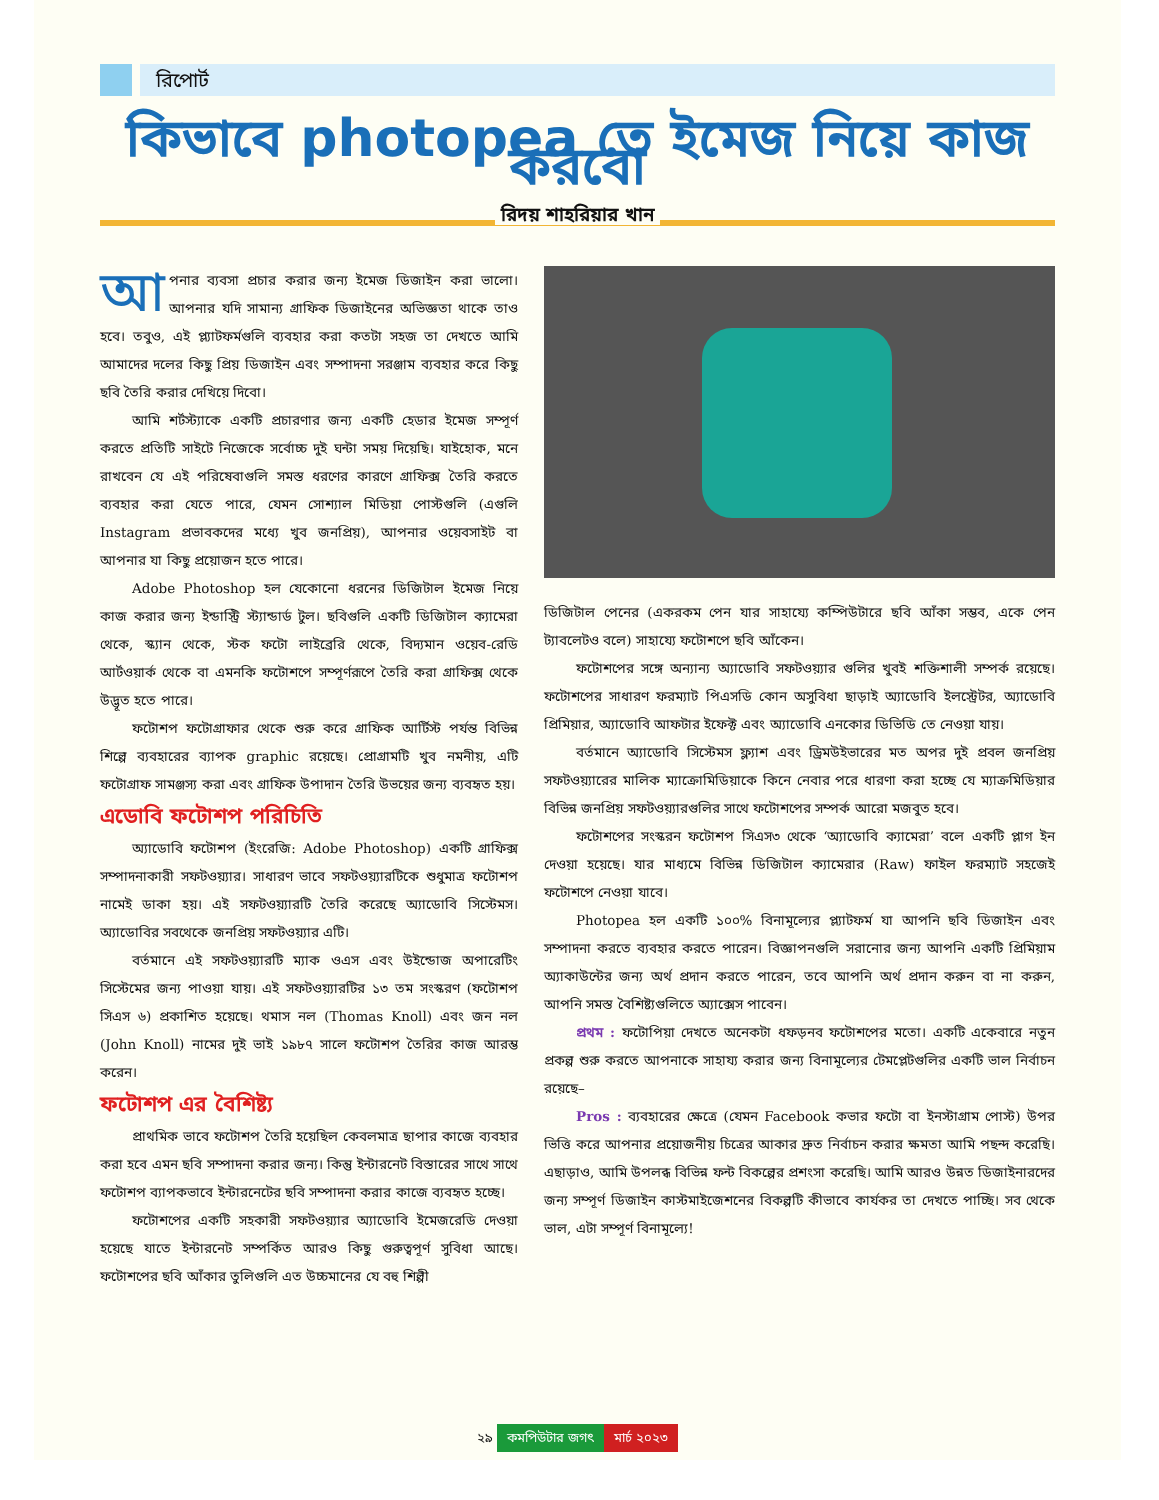রিপোর্ট
কিভাবে photopea তে ইমেজ নিয়ে কাজ করবো
রিদয় শাহরিয়ার খান
আপনার ব্যবসা প্রচার করার জন্য ইমেজ ডিজাইন করা ভালো। আপনার যদি সামান্য গ্রাফিক ডিজাইনের অভিজ্ঞতা থাকে তাও হবে। তবুও, এই প্ল্যাটফর্মগুলি ব্যবহার করা কতটা সহজ তা দেখতে আমি আমাদের দলের কিছু প্রিয় ডিজাইন এবং সম্পাদনা সরঞ্জাম ব্যবহার করে কিছু ছবি তৈরি করার দেখিয়ে দিবো।
আমি শর্টস্ট্যাকে একটি প্রচারণার জন্য একটি হেডার ইমেজ সম্পূর্ণ করতে প্রতিটি সাইটে নিজেকে সর্বোচ্চ দুই ঘন্টা সময় দিয়েছি। যাইহোক, মনে রাখবেন যে এই পরিষেবাগুলি সমস্ত ধরণের কারণে গ্রাফিক্স তৈরি করতে ব্যবহার করা যেতে পারে, যেমন সোশ্যাল মিডিয়া পোস্টগুলি (এগুলি Instagram প্রভাবকদের মধ্যে খুব জনপ্রিয়), আপনার ওয়েবসাইট বা আপনার যা কিছু প্রয়োজন হতে পারে।
Adobe Photoshop হল যেকোনো ধরনের ডিজিটাল ইমেজ নিয়ে কাজ করার জন্য ইন্ডাস্ট্রি স্ট্যান্ডার্ড টুল। ছবিগুলি একটি ডিজিটাল ক্যামেরা থেকে, স্ক্যান থেকে, স্টক ফটো লাইব্রেরি থেকে, বিদ্যমান ওয়েব-রেডি আর্টওয়ার্ক থেকে বা এমনকি ফটোশপে সম্পূর্ণরূপে তৈরি করা গ্রাফিক্স থেকে উদ্ভূত হতে পারে।
ফটোশপ ফটোগ্রাফার থেকে শুরু করে গ্রাফিক আর্টিস্ট পর্যন্ত বিভিন্ন শিল্পে ব্যবহারের ব্যাপক graphic রয়েছে। প্রোগ্রামটি খুব নমনীয়, এটি ফটোগ্রাফ সামঞ্জস্য করা এবং গ্রাফিক উপাদান তৈরি উভয়ের জন্য ব্যবহৃত হয়।
এডোবি ফটোশপ পরিচিতি
অ্যাডোবি ফটোশপ (ইংরেজি: Adobe Photoshop) একটি গ্রাফিক্স সম্পাদনাকারী সফটওয়্যার। সাধারণ ভাবে সফটওয়্যারটিকে শুধুমাত্র ফটোশপ নামেই ডাকা হয়। এই সফটওয়্যারটি তৈরি করেছে অ্যাডোবি সিস্টেমস। অ্যাডোবির সবথেকে জনপ্রিয় সফটওয়্যার এটি।
বর্তমানে এই সফটওয়্যারটি ম্যাক ওএস এবং উইন্ডোজ অপারেটিং সিস্টেমের জন্য পাওয়া যায়। এই সফটওয়্যারটির ১৩ তম সংস্করণ (ফটোশপ সিএস ৬) প্রকাশিত হয়েছে। থমাস নল (Thomas Knoll) এবং জন নল (John Knoll) নামের দুই ভাই ১৯৮৭ সালে ফটোশপ তৈরির কাজ আরম্ভ করেন।
ফটোশপ এর বৈশিষ্ট্য
প্রাথমিক ভাবে ফটোশপ তৈরি হয়েছিল কেবলমাত্র ছাপার কাজে ব্যবহার করা হবে এমন ছবি সম্পাদনা করার জন্য। কিন্তু ইন্টারনেট বিস্তারের সাথে সাথে ফটোশপ ব্যাপকভাবে ইন্টারনেটের ছবি সম্পাদনা করার কাজে ব্যবহৃত হচ্ছে।
ফটোশপের একটি সহকারী সফটওয়্যার অ্যাডোবি ইমেজরেডি দেওয়া হয়েছে যাতে ইন্টারনেট সম্পর্কিত আরও কিছু গুরুত্বপূর্ণ সুবিধা আছে। ফটোশপের ছবি আঁকার তুলিগুলি এত উচ্চমানের যে বহু শিল্পী
ডিজিটাল পেনের (একরকম পেন যার সাহায্যে কম্পিউটারে ছবি আঁকা সম্ভব, একে পেন ট্যাবলেটও বলে) সাহায্যে ফটোশপে ছবি আঁকেন।
ফটোশপের সঙ্গে অন্যান্য অ্যাডোবি সফটওয়্যার গুলির খুবই শক্তিশালী সম্পর্ক রয়েছে। ফটোশপের সাধারণ ফরম্যাট পিএসডি কোন অসুবিধা ছাড়াই অ্যাডোবি ইলস্ট্রেটর, অ্যাডোবি প্রিমিয়ার, অ্যাডোবি আফটার ইফেক্ট এবং অ্যাডোবি এনকোর ডিভিডি তে নেওয়া যায়।
বর্তমানে অ্যাডোবি সিস্টেমস ফ্ল্যাশ এবং ড্রিমউইভারের মত অপর দুই প্রবল জনপ্রিয় সফটওয়্যারের মালিক ম্যাক্রোমিডিয়াকে কিনে নেবার পরে ধারণা করা হচ্ছে যে ম্যাক্রমিডিয়ার বিভিন্ন জনপ্রিয় সফটওয়্যারগুলির সাথে ফটোশপের সম্পর্ক আরো মজবুত হবে।
ফটোশপের সংস্করন ফটোশপ সিএস৩ থেকে ‘অ্যাডোবি ক্যামেরা’ বলে একটি প্লাগ ইন দেওয়া হয়েছে। যার মাধ্যমে বিভিন্ন ডিজিটাল ক্যামেরার (Raw) ফাইল ফরম্যাট সহজেই ফটোশপে নেওয়া যাবে।
Photopea হল একটি ১০০% বিনামূল্যের প্ল্যাটফর্ম যা আপনি ছবি ডিজাইন এবং সম্পাদনা করতে ব্যবহার করতে পারেন। বিজ্ঞাপনগুলি সরানোর জন্য আপনি একটি প্রিমিয়াম অ্যাকাউন্টের জন্য অর্থ প্রদান করতে পারেন, তবে আপনি অর্থ প্রদান করুন বা না করুন, আপনি সমস্ত বৈশিষ্ট্যগুলিতে অ্যাক্সেস পাবেন।
প্রথম : ফটোপিয়া দেখতে অনেকটা ধফড়নব ফটোশপের মতো। একটি একেবারে নতুন প্রকল্প শুরু করতে আপনাকে সাহায্য করার জন্য বিনামূল্যের টেমপ্লেটগুলির একটি ভাল নির্বাচন রয়েছে–
Pros : ব্যবহারের ক্ষেত্রে (যেমন Facebook কভার ফটো বা ইনস্টাগ্রাম পোস্ট) উপর ভিত্তি করে আপনার প্রয়োজনীয় চিত্রের আকার দ্রুত নির্বাচন করার ক্ষমতা আমি পছন্দ করেছি। এছাড়াও, আমি উপলব্ধ বিভিন্ন ফন্ট বিকল্পের প্রশংসা করেছি। আমি আরও উন্নত ডিজাইনারদের জন্য সম্পূর্ণ ডিজাইন কাস্টমাইজেশনের বিকল্পটি কীভাবে কার্যকর তা দেখতে পাচ্ছি। সব থেকে ভাল, এটা সম্পূর্ণ বিনামূল্যে!
২৯ কমপিউটার জগৎ মার্চ ২০২৩